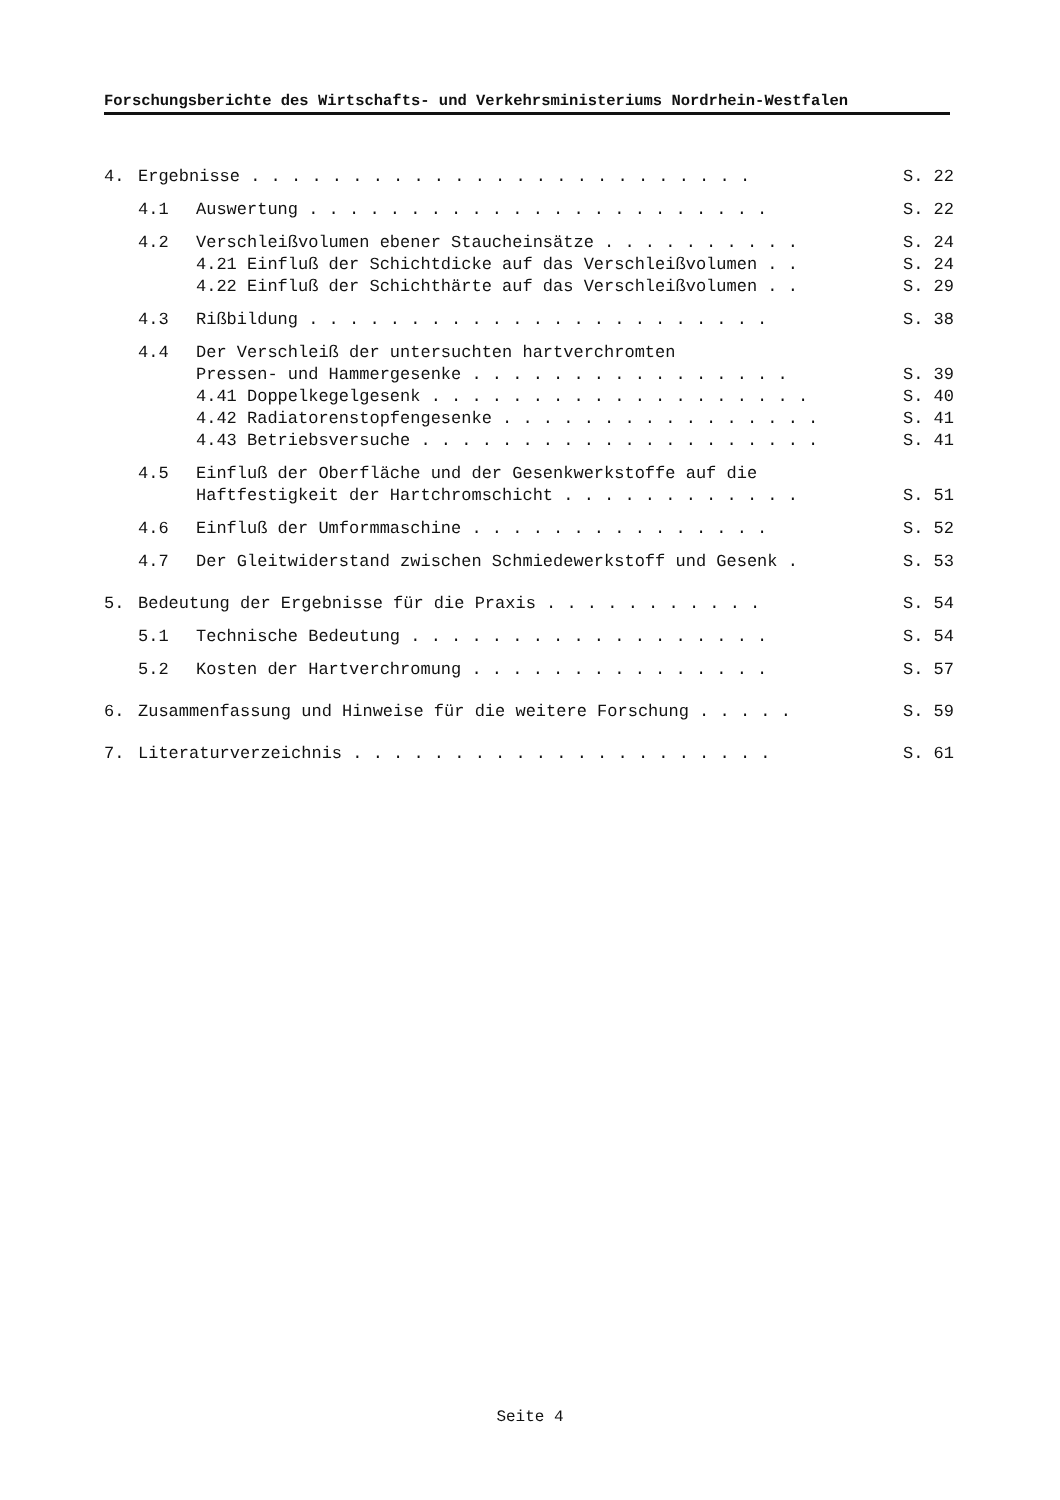Forschungsberichte des Wirtschafts- und Verkehrsministeriums Nordrhein-Westfalen
4. Ergebnisse . . . . . . . . . . . . . . . . . . . . . . . . . S. 22
4.1 Auswertung . . . . . . . . . . . . . . . . . . . . . . . S. 22
4.2 Verschleißvolumen ebener Staucheinsätze . . . . . . . . . . S. 24
4.21 Einfluß der Schichtdicke auf das Verschleißvolumen . . S. 24
4.22 Einfluß der Schichthärte auf das Verschleißvolumen . . S. 29
4.3 Rißbildung . . . . . . . . . . . . . . . . . . . . . . . S. 38
4.4 Der Verschleiß der untersuchten hartverchromten
Pressen- und Hammergesenke . . . . . . . . . . . . . . . . S. 39
4.41 Doppelkegelgesenk . . . . . . . . . . . . . . . . . . . S. 40
4.42 Radiatorenstopfengesenke . . . . . . . . . . . . . . . . S. 41
4.43 Betriebsversuche . . . . . . . . . . . . . . . . . . . . S. 41
4.5 Einfluß der Oberfläche und der Gesenkwerkstoffe auf die
Haftfestigkeit der Hartchromschicht . . . . . . . . . . . . S. 51
4.6 Einfluß der Umformmaschine . . . . . . . . . . . . . . . S. 52
4.7 Der Gleitwiderstand zwischen Schmiedewerkstoff und Gesenk . S. 53
5. Bedeutung der Ergebnisse für die Praxis . . . . . . . . . . . S. 54
5.1 Technische Bedeutung . . . . . . . . . . . . . . . . . . S. 54
5.2 Kosten der Hartverchromung . . . . . . . . . . . . . . . S. 57
6. Zusammenfassung und Hinweise für die weitere Forschung . . . . . S. 59
7. Literaturverzeichnis . . . . . . . . . . . . . . . . . . . . . S. 61
Seite 4